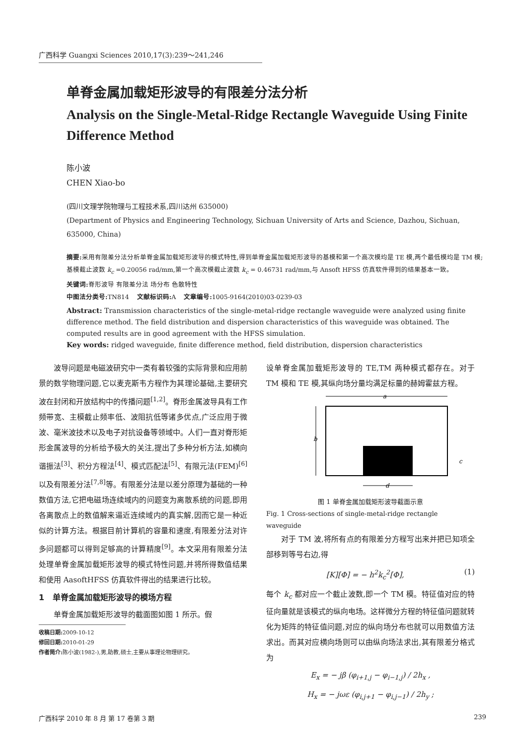广西科学 Guangxi Sciences 2010,17(3):239～241,246
单脊金属加载矩形波导的有限差分法分析
Analysis on the Single-Metal-Ridge Rectangle Waveguide Using Finite Difference Method
陈小波
CHEN Xiao-bo
(四川文理学院物理与工程技术系,四川达州 635000)
(Department of Physics and Engineering Technology, Sichuan University of Arts and Science, Dazhou, Sichuan, 635000, China)
摘要: 采用有限差分法分析单脊金属加载矩形波导的模式特性,得到单脊金属加载矩形波导的基模和第一个高次模均是 TE 模,两个最低模均是 TM 模;基模截止波数 k<sub>c</sub> =0.20056 rad/mm,第一个高次模截止波数 k<sub>c</sub> = 0.46731 rad/mm,与 Ansoft HFSS 仿真软件得到的结果基本一致。
关键词: 脊形波导 有限差分法 场分布 色散特性
中图法分类号: TN814 文献标识码: A 文章编号: 1005-9164(2010)03-0239-03
Abstract: Transmission characteristics of the single-metal-ridge rectangle waveguide were analyzed using finite difference method. The field distribution and dispersion characteristics of this waveguide was obtained. The computed results are in good agreement with the HFSS simulation.
Key words: ridged waveguide, finite difference method, field distribution, dispersion characteristics
波导问题是电磁波研究中一类有着较强的实际背景和应用前景的数学物理问题,它以麦克斯韦方程作为其理论基础,主要研究波在封闭和开放结构中的传播问题<sup>[1,2]</sup>。脊形金属波导具有工作频带宽、主模截止频率低、波阻抗低等诸多优点,广泛应用于微波、毫米波技术以及电子对抗设备等领域中。人们一直对脊形矩形金属波导的分析给予极大的关注,提出了多种分析方法,如横向谐振法<sup>[3]</sup>、积分方程法<sup>[4]</sup>、模式匹配法<sup>[5]</sup>、有限元法(FEM)<sup>[6]</sup>以及有限差分法<sup>[7,8]</sup>等。有限差分法是以差分原理为基础的一种数值方法,它把电磁场连续域内的问题变为离散系统的问题,即用各离散点上的数值解来逼近连续域内的真实解,因而它是一种近似的计算方法。根据目前计算机的容量和速度,有限差分法对许多问题都可以得到足够高的计算精度<sup>[9]</sup>。本文采用有限差分法处理单脊金属加载矩形波导的模式特性问题,并将所得数值结果和使用 AasoftHFSS 仿真软件得出的结果进行比较。
1 单脊金属加载矩形波导的模场方程
单脊金属加载矩形波导的截面图如图 1 所示。假
收稿日期: 2009-10-12
修回日期: 2010-01-29
作者简介: 陈小波(1982-),男,助教,硕士,主要从事理论物理研究。
设单脊金属加载矩形波导的 TE,TM 两种模式都存在。对于 TM 模和 TE 模,其纵向场分量均满足标量的赫姆霍兹方程。
a
b
c
d
图 1 单脊金属加载矩形波导截面示意
Fig. 1 Cross-sections of single-metal-ridge rectangle waveguide
对于 TM 波,将所有点的有限差分方程写出来并把已知项全部移到等号右边,得
[K][Φ] = − h<sup>2</sup>k<sub>c</sub><sup>2</sup>[Φ], (1)
每个 k<sub>c</sub> 都对应一个截止波数,即一个 TM 模。特征值对应的特征向量就是该模式的纵向电场。这样微分方程的特征值问题就转化为矩阵的特征值问题,对应的纵向场分布也就可以用数值方法求出。而其对应横向场则可以由纵向场法求出,其有限差分格式为
E<sub>x</sub> = − jβ (φ<sub>i+1,j</sub> − φ<sub>i−1,j</sub>) / 2h<sub>x</sub> ,
H<sub>x</sub> = − jωε (φ<sub>i,j+1</sub> − φ<sub>i,j−1</sub>) / 2h<sub>y</sub> ;
广西科学 2010 年 8 月 第 17 卷第 3 期 239